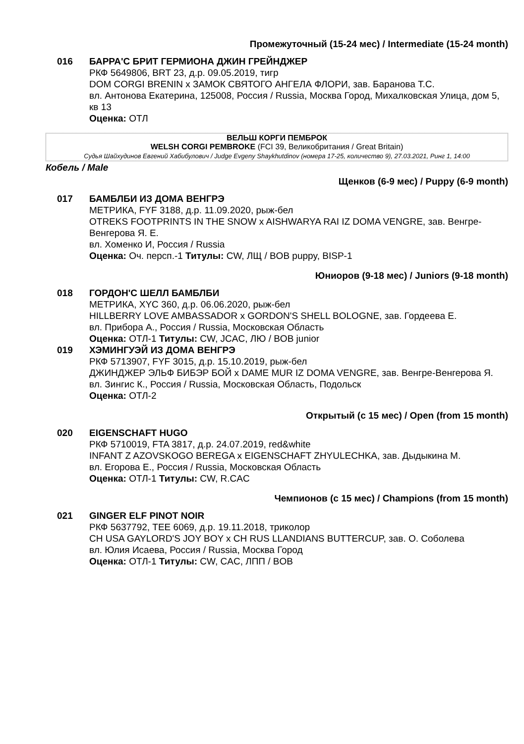Промежуточный (15-24 мес) / Intermediate (15-24 month)
016 БАРРА'С БРИТ ГЕРМИОНА ДЖИН ГРЕЙНДЖЕР
РКФ 5649806, BRT 23, д.р. 09.05.2019, тигр
DOM CORGI BRENIN x ЗАМОК СВЯТОГО АНГЕЛА ФЛОРИ, зав. Баранова Т.С.
вл. Антонова Екатерина, 125008, Россия / Russia, Москва Город, Михалковская Улица, дом 5, кв 13
Оценка: ОТЛ
ВЕЛЬШ КОРГИ ПЕМБРОК
WELSH CORGI PEMBROKE (FCI 39, Великобритания / Great Britain)
Судья Шайхудинов Евгений Хабибулович / Judge Evgeny Shaykhutdinov (номера 17-25, количество 9), 27.03.2021, Ринг 1, 14:00
Кобель / Male
Щенков (6-9 мес) / Puppy (6-9 month)
017 БАМБЛБИ ИЗ ДОМА ВЕНГРЭ
МЕТРИКА, FYF 3188, д.р. 11.09.2020, рыж-бел
OTREKS FOOTPRINTS IN THE SNOW x AISHWARYA RAI IZ DOMA VENGRE, зав. Венгре-Венгерова Я. Е.
вл. Хоменко И, Россия / Russia
Оценка: Оч. персп.-1 Титулы: CW, ЛЩ / BOB puppy, BISP-1
Юниоров (9-18 мес) / Juniors (9-18 month)
018 ГОРДОН'С ШЕЛЛ БАМБЛБИ
МЕТРИКА, XYC 360, д.р. 06.06.2020, рыж-бел
HILLBERRY LOVE AMBASSADOR x GORDON'S SHELL BOLOGNE, зав. Гордеева Е.
вл. Прибора А., Россия / Russia, Московская Область
Оценка: ОТЛ-1 Титулы: CW, JCAC, ЛЮ / BOB junior
019 ХЭМИНГУЭЙ ИЗ ДОМА ВЕНГРЭ
РКФ 5713907, FYF 3015, д.р. 15.10.2019, рыж-бел
ДЖИНДЖЕР ЭЛЬФ БИБЭР БОЙ x DAME MUR IZ DOMA VENGRE, зав. Венгре-Венгерова Я.
вл. Зингис К., Россия / Russia, Московская Область, Подольск
Оценка: ОТЛ-2
Открытый (с 15 мес) / Open (from 15 month)
020 EIGENSCHAFT HUGO
РКФ 5710019, FTA 3817, д.р. 24.07.2019, red&white
INFANT Z AZOVSKOGO BEREGA x EIGENSCHAFT ZHYULECHKA, зав. Дыдыкина М.
вл. Егорова Е., Россия / Russia, Московская Область
Оценка: ОТЛ-1 Титулы: CW, R.CAC
Чемпионов (с 15 мес) / Champions (from 15 month)
021 GINGER ELF PINOT NOIR
РКФ 5637792, TEE 6069, д.р. 19.11.2018, триколор
CH USA GAYLORD'S JOY BOY x CH RUS LLANDIANS BUTTERCUP, зав. О. Соболева
вл. Юлия Исаева, Россия / Russia, Москва Город
Оценка: ОТЛ-1 Титулы: CW, CAC, ЛПП / BOB